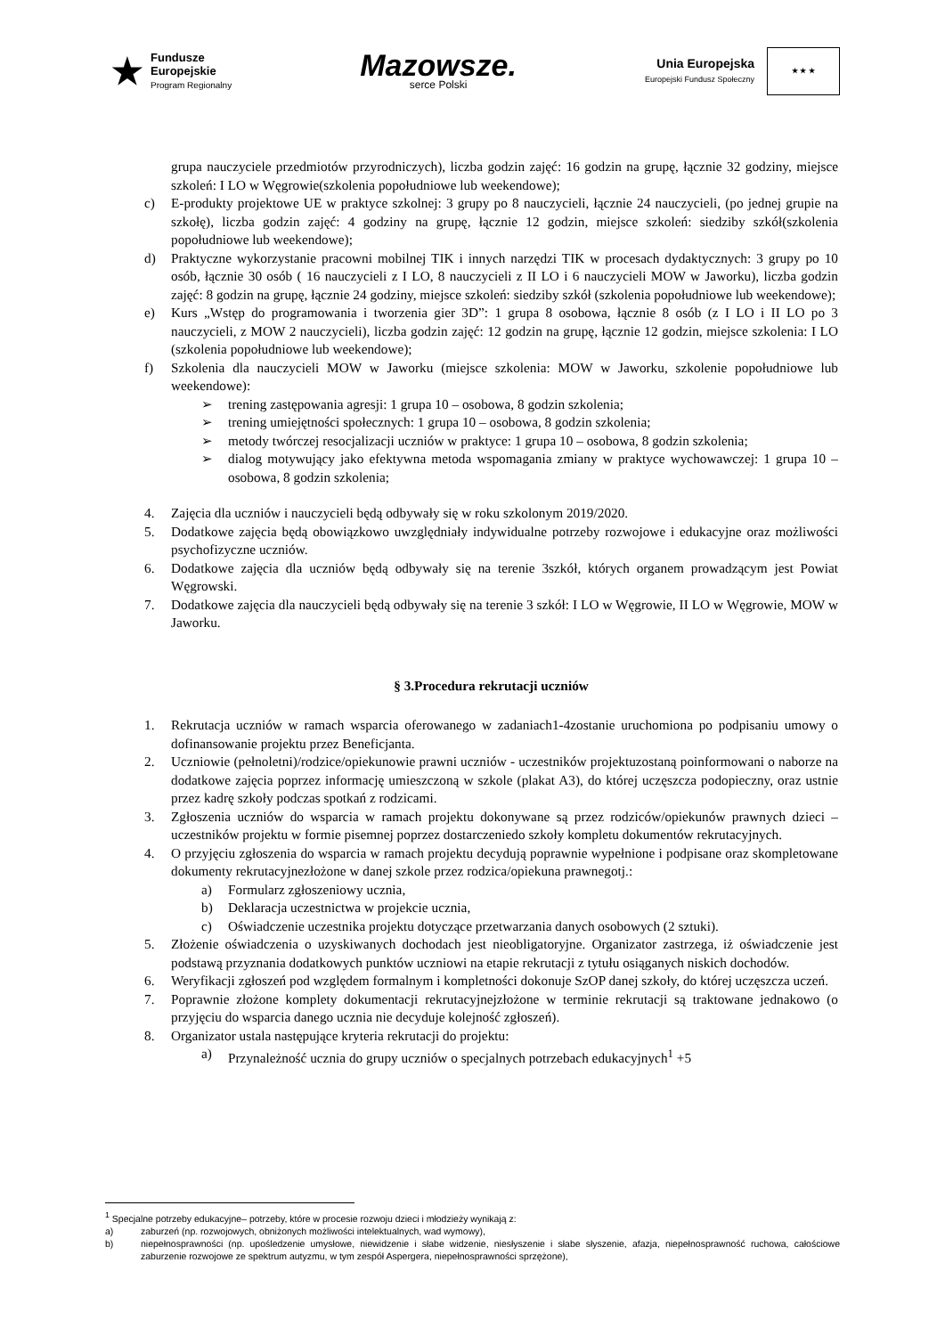★
Fundusze
Europejskie
Program Regionalny
Mazowsze.
serce Polski
Unia Europejska
Europejski Fundusz Społeczny
★ ★ ★
grupa nauczyciele przedmiotów przyrodniczych), liczba godzin zajęć: 16 godzin na grupę, łącznie 32 godziny, miejsce szkoleń: I LO w Węgrowie(szkolenia popołudniowe lub weekendowe);
c) E-produkty projektowe UE w praktyce szkolnej: 3 grupy po 8 nauczycieli, łącznie 24 nauczycieli, (po jednej grupie na szkołę), liczba godzin zajęć: 4 godziny na grupę, łącznie 12 godzin, miejsce szkoleń: siedziby szkół(szkolenia popołudniowe lub weekendowe);
d) Praktyczne wykorzystanie pracowni mobilnej TIK i innych narzędzi TIK w procesach dydaktycznych: 3 grupy po 10 osób, łącznie 30 osób ( 16 nauczycieli z I LO, 8 nauczycieli z II LO i 6 nauczycieli MOW w Jaworku), liczba godzin zajęć: 8 godzin na grupę, łącznie 24 godziny, miejsce szkoleń: siedziby szkół (szkolenia popołudniowe lub weekendowe);
e) Kurs „Wstęp do programowania i tworzenia gier 3D”: 1 grupa 8 osobowa, łącznie 8 osób (z I LO i II LO po 3 nauczycieli, z MOW 2 nauczycieli), liczba godzin zajęć: 12 godzin na grupę, łącznie 12 godzin, miejsce szkolenia: I LO (szkolenia popołudniowe lub weekendowe);
f) Szkolenia dla nauczycieli MOW w Jaworku (miejsce szkolenia: MOW w Jaworku, szkolenie popołudniowe lub weekendowe):
➢ trening zastępowania agresji: 1 grupa 10 – osobowa, 8 godzin szkolenia;
➢ trening umiejętności społecznych: 1 grupa 10 – osobowa, 8 godzin szkolenia;
➢ metody twórczej resocjalizacji uczniów w praktyce: 1 grupa 10 – osobowa, 8 godzin szkolenia;
➢ dialog motywujący jako efektywna metoda wspomagania zmiany w praktyce wychowawczej: 1 grupa 10 – osobowa, 8 godzin szkolenia;
4. Zajęcia dla uczniów i nauczycieli będą odbywały się w roku szkolonym 2019/2020.
5. Dodatkowe zajęcia będą obowiązkowo uwzględniały indywidualne potrzeby rozwojowe i edukacyjne oraz możliwości psychofizyczne uczniów.
6. Dodatkowe zajęcia dla uczniów będą odbywały się na terenie 3szkół, których organem prowadzącym jest Powiat Węgrowski.
7. Dodatkowe zajęcia dla nauczycieli będą odbywały się na terenie 3 szkół: I LO w Węgrowie, II LO w Węgrowie, MOW w Jaworku.
§ 3.Procedura rekrutacji uczniów
1. Rekrutacja uczniów w ramach wsparcia oferowanego w zadaniach1-4zostanie uruchomiona po podpisaniu umowy o dofinansowanie projektu przez Beneficjanta.
2. Uczniowie (pełnoletni)/rodzice/opiekunowie prawni uczniów - uczestników projektuzostaną poinformowani o naborze na dodatkowe zajęcia poprzez informację umieszczoną w szkole (plakat A3), do której uczęszcza podopieczny, oraz ustnie przez kadrę szkoły podczas spotkań z rodzicami.
3. Zgłoszenia uczniów do wsparcia w ramach projektu dokonywane są przez rodziców/opiekunów prawnych dzieci – uczestników projektu w formie pisemnej poprzez dostarczeniedo szkoły kompletu dokumentów rekrutacyjnych.
4. O przyjęciu zgłoszenia do wsparcia w ramach projektu decydują poprawnie wypełnione i podpisane oraz skompletowane dokumenty rekrutacyjnezłożone w danej szkole przez rodzica/opiekuna prawnegotj.:
a) Formularz zgłoszeniowy ucznia,
b) Deklaracja uczestnictwa w projekcie ucznia,
c) Oświadczenie uczestnika projektu dotyczące przetwarzania danych osobowych (2 sztuki).
5. Złożenie oświadczenia o uzyskiwanych dochodach jest nieobligatoryjne. Organizator zastrzega, iż oświadczenie jest podstawą przyznania dodatkowych punktów uczniowi na etapie rekrutacji z tytułu osiąganych niskich dochodów.
6. Weryfikacji zgłoszeń pod względem formalnym i kompletności dokonuje SzOP danej szkoły, do której uczęszcza uczeń.
7. Poprawnie złożone komplety dokumentacji rekrutacyjnejzłożone w terminie rekrutacji są traktowane jednakowo (o przyjęciu do wsparcia danego ucznia nie decyduje kolejność zgłoszeń).
8. Organizator ustala następujące kryteria rekrutacji do projektu:
a) Przynależność ucznia do grupy uczniów o specjalnych potrzebach edukacyjnych<sup>1</sup> +5
<sup>1</sup> Specjalne potrzeby edukacyjne– potrzeby, które w procesie rozwoju dzieci i młodzieży wynikają z:
a) zaburzeń (np. rozwojowych, obniżonych możliwości intelektualnych, wad wymowy),
b) niepełnosprawności (np. upośledzenie umysłowe, niewidzenie i słabe widzenie, niesłyszenie i słabe słyszenie, afazja, niepełnosprawność ruchowa, całościowe zaburzenie rozwojowe ze spektrum autyzmu, w tym zespół Aspergera, niepełnosprawności sprzężone),